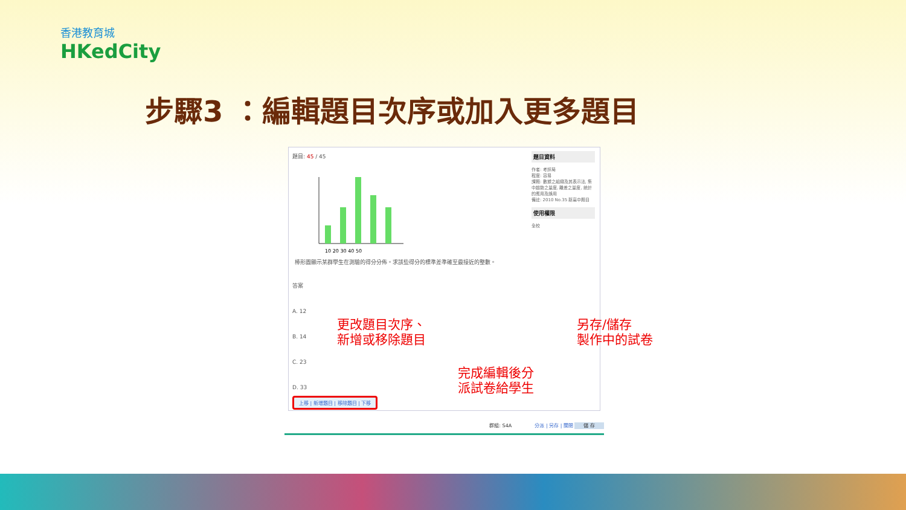香港教育城
HKedCity
步驟3 ：編輯題目次序或加入更多題目
題目: 45 / 45
10 20 30 40 50
棒形圖顯示某群學生在測驗的得分分佈。求該些得分的標準差準確至最接近的整數。
答案
A. 12
B. 14
C. 23
D. 33
題目資料
作者: 考評局
程度: 容易
課題: 數據之組織及其表示法, 集中趨勢之量度, 離差之量度, 統計的應用及誤用
備註: 2010 No.35 新高中題目
使用權限
全校
上移 | 新增題目 | 移除題目 | 下移
更改題目次序、
新增或移除題目
另存/儲存
製作中的試卷
完成編輯後分
派試卷給學生
群組: S4A 分派 | 另存 | 關閉 儲 存